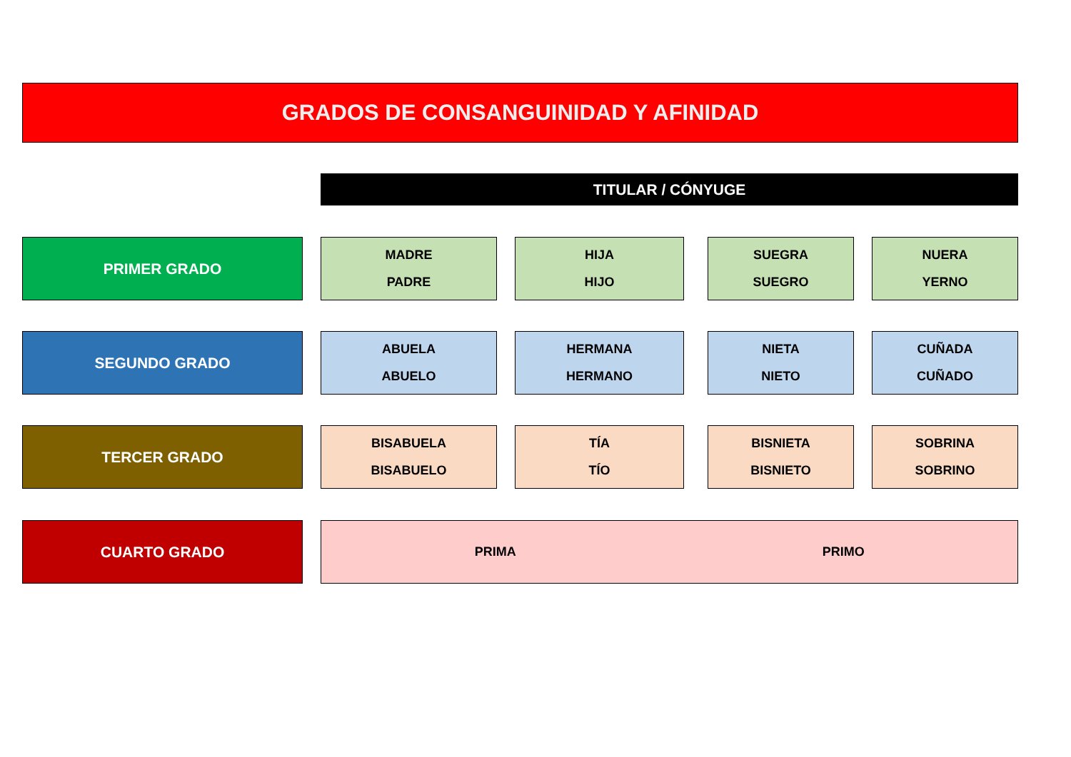GRADOS DE CONSANGUINIDAD Y AFINIDAD
TITULAR / CÓNYUGE
PRIMER GRADO MADRE
PADRE
HIJA
HIJO
SUEGRA
SUEGRO
NUERA
YERNO
SEGUNDO GRADO ABUELA
ABUELO
HERMANA
HERMANO
NIETA
NIETO
CUÑADA
CUÑADO
TERCER GRADO BISABUELA
BISABUELO
TÍA
TÍO
BISNIETA
BISNIETO
SOBRINA
SOBRINO
CUARTO GRADO PRIMA PRIMO